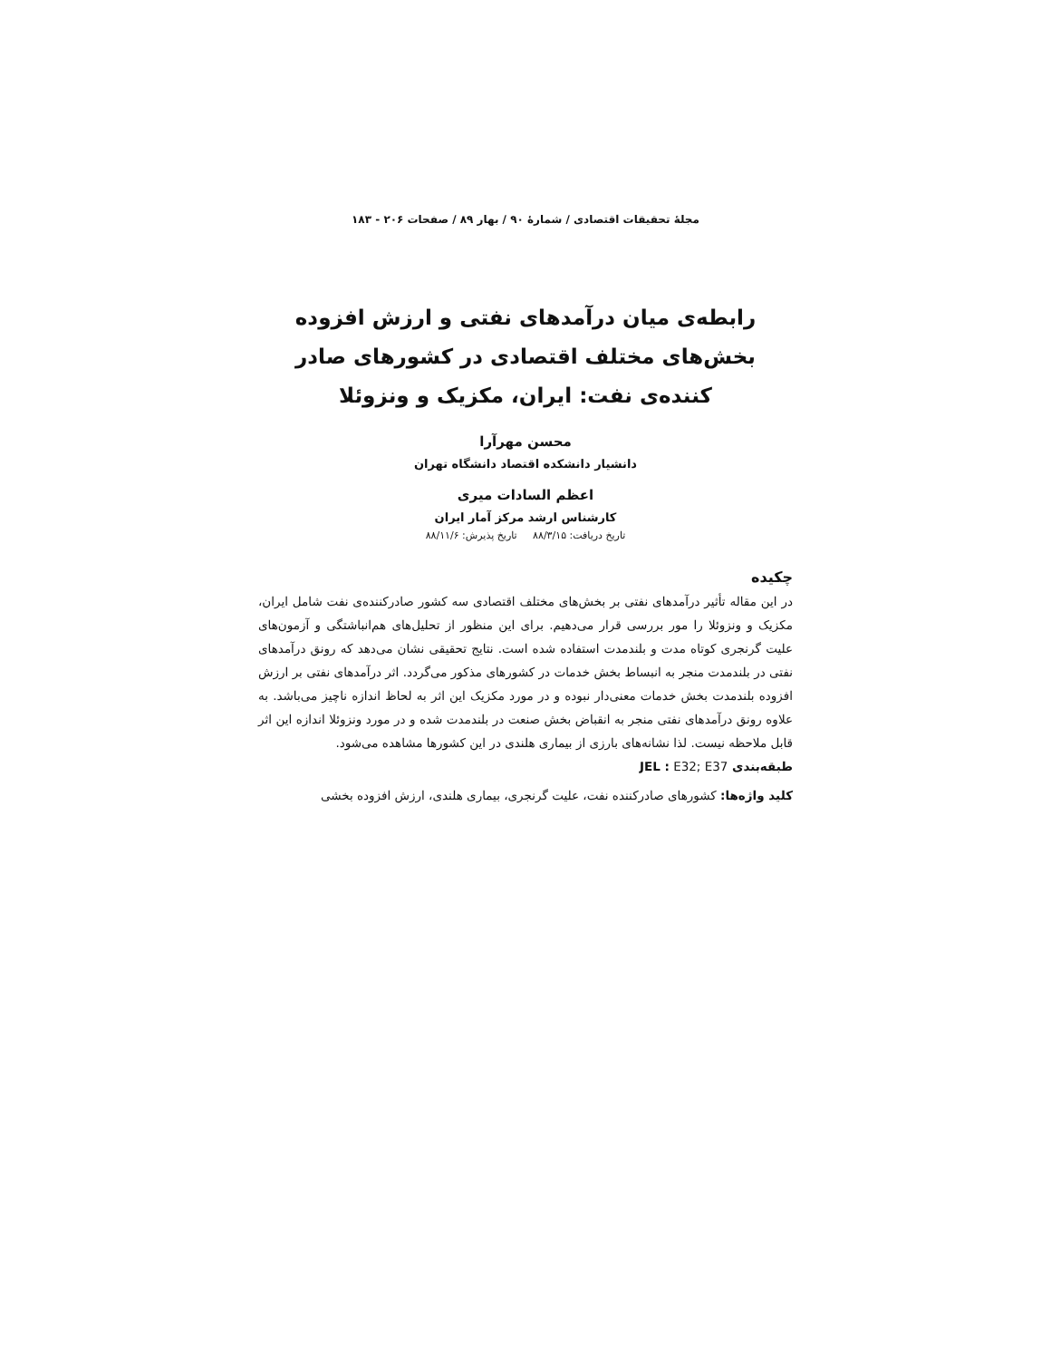مجلهٔ تحقیقات اقتصادی / شمارهٔ ۹۰ / بهار ۸۹ / صفحات ۲۰۶ - ۱۸۳
رابطه‌ی میان درآمدهای نفتی و ارزش افزوده بخش‌های مختلف اقتصادی در کشورهای صادر کننده‌ی نفت: ایران، مکزیک و ونزوئلا
محسن مهرآرا
دانشیار دانشکده اقتصاد دانشگاه تهران
اعظم السادات میری
کارشناس ارشد مرکز آمار ایران
تاریخ دریافت: ۸۸/۳/۱۵ تاریخ پذیرش: ۸۸/۱۱/۶
چکیده
در این مقاله تأثیر درآمدهای نفتی بر بخش‌های مختلف اقتصادی سه کشور صادرکننده‌ی نفت شامل ایران، مکزیک و ونزوئلا را مور بررسی قرار می‌دهیم. برای این منظور از تحلیل‌های هم‌انباشتگی و آزمون‌های علیت گرنجری کوتاه مدت و بلندمدت استفاده شده است. نتایج تحقیقی نشان می‌دهد که رونق درآمدهای نفتی در بلندمدت منجر به انبساط بخش خدمات در کشورهای مذکور می‌گردد. اثر درآمدهای نفتی بر ارزش افزوده بلندمدت بخش خدمات معنی‌دار نبوده و در مورد مکزیک این اثر به لحاظ اندازه ناچیز می‌باشد. به علاوه رونق درآمدهای نفتی منجر به انقباض بخش صنعت در بلندمدت شده و در مورد ونزوئلا اندازه این اثر قابل ملاحظه نیست. لذا نشانه‌های بارزی از بیماری هلندی در این کشورها مشاهده می‌شود.
طبقه‌بندی JEL : E32; E37
کلید واژه‌ها: کشورهای صادرکننده نفت، علیت گرنجری، بیماری هلندی، ارزش افزوده بخشی